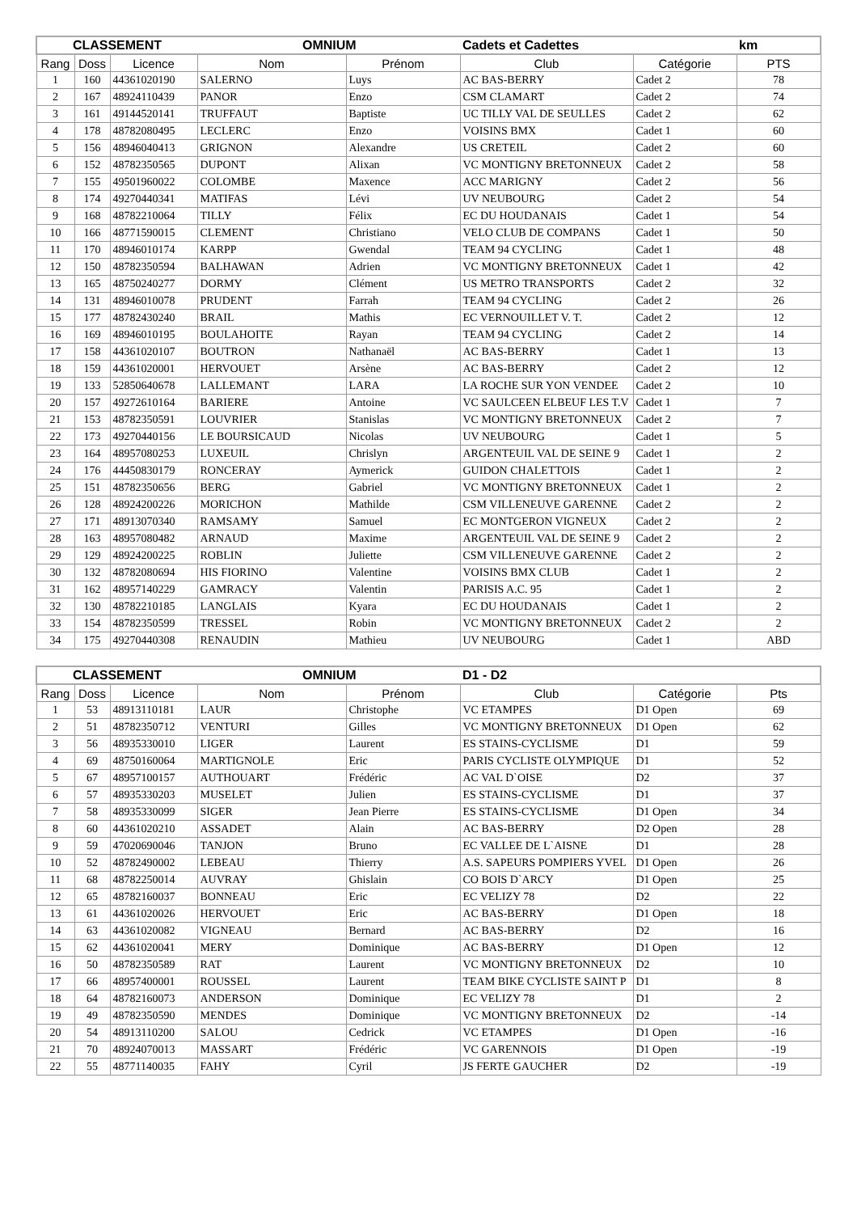| CLASSEMENT | | | OMNIUM | | Cadets et Cadettes | | km |
| Rang | Doss | Licence | Nom | Prénom | Club | Catégorie | PTS |
| 1 | 160 | 44361020190 | SALERNO | Luys | AC BAS-BERRY | Cadet 2 | 78 |
| 2 | 167 | 48924110439 | PANOR | Enzo | CSM CLAMART | Cadet 2 | 74 |
| 3 | 161 | 49144520141 | TRUFFAUT | Baptiste | UC TILLY VAL DE SEULLES | Cadet 2 | 62 |
| 4 | 178 | 48782080495 | LECLERC | Enzo | VOISINS BMX | Cadet 1 | 60 |
| 5 | 156 | 48946040413 | GRIGNON | Alexandre | US CRETEIL | Cadet 2 | 60 |
| 6 | 152 | 48782350565 | DUPONT | Alixan | VC MONTIGNY BRETONNEUX | Cadet 2 | 58 |
| 7 | 155 | 49501960022 | COLOMBE | Maxence | ACC MARIGNY | Cadet 2 | 56 |
| 8 | 174 | 49270440341 | MATIFAS | Lévi | UV NEUBOURG | Cadet 2 | 54 |
| 9 | 168 | 48782210064 | TILLY | Félix | EC DU HOUDANAIS | Cadet 1 | 54 |
| 10 | 166 | 48771590015 | CLEMENT | Christiano | VELO CLUB DE COMPANS | Cadet 1 | 50 |
| 11 | 170 | 48946010174 | KARPP | Gwendal | TEAM 94 CYCLING | Cadet 1 | 48 |
| 12 | 150 | 48782350594 | BALHAWAN | Adrien | VC MONTIGNY BRETONNEUX | Cadet 1 | 42 |
| 13 | 165 | 48750240277 | DORMY | Clément | US METRO TRANSPORTS | Cadet 2 | 32 |
| 14 | 131 | 48946010078 | PRUDENT | Farrah | TEAM 94 CYCLING | Cadet 2 | 26 |
| 15 | 177 | 48782430240 | BRAIL | Mathis | EC VERNOUILLET V. T. | Cadet 2 | 12 |
| 16 | 169 | 48946010195 | BOULAHOITE | Rayan | TEAM 94 CYCLING | Cadet 2 | 14 |
| 17 | 158 | 44361020107 | BOUTRON | Nathanaël | AC BAS-BERRY | Cadet 1 | 13 |
| 18 | 159 | 44361020001 | HERVOUET | Arsène | AC BAS-BERRY | Cadet 2 | 12 |
| 19 | 133 | 52850640678 | LALLEMANT | LARA | LA ROCHE SUR YON VENDEE | Cadet 2 | 10 |
| 20 | 157 | 49272610164 | BARIERE | Antoine | VC SAULCEEN ELBEUF LES T.V | Cadet 1 | 7 |
| 21 | 153 | 48782350591 | LOUVRIER | Stanislas | VC MONTIGNY BRETONNEUX | Cadet 2 | 7 |
| 22 | 173 | 49270440156 | LE BOURSICAUD | Nicolas | UV NEUBOURG | Cadet 1 | 5 |
| 23 | 164 | 48957080253 | LUXEUIL | Chrislyn | ARGENTEUIL VAL DE SEINE 9 | Cadet 1 | 2 |
| 24 | 176 | 44450830179 | RONCERAY | Aymerick | GUIDON CHALETTOIS | Cadet 1 | 2 |
| 25 | 151 | 48782350656 | BERG | Gabriel | VC MONTIGNY BRETONNEUX | Cadet 1 | 2 |
| 26 | 128 | 48924200226 | MORICHON | Mathilde | CSM VILLENEUVE GARENNE | Cadet 2 | 2 |
| 27 | 171 | 48913070340 | RAMSAMY | Samuel | EC MONTGERON VIGNEUX | Cadet 2 | 2 |
| 28 | 163 | 48957080482 | ARNAUD | Maxime | ARGENTEUIL VAL DE SEINE 9 | Cadet 2 | 2 |
| 29 | 129 | 48924200225 | ROBLIN | Juliette | CSM VILLENEUVE GARENNE | Cadet 2 | 2 |
| 30 | 132 | 48782080694 | HIS FIORINO | Valentine | VOISINS BMX CLUB | Cadet 1 | 2 |
| 31 | 162 | 48957140229 | GAMRACY | Valentin | PARISIS A.C. 95 | Cadet 1 | 2 |
| 32 | 130 | 48782210185 | LANGLAIS | Kyara | EC DU HOUDANAIS | Cadet 1 | 2 |
| 33 | 154 | 48782350599 | TRESSEL | Robin | VC MONTIGNY BRETONNEUX | Cadet 2 | 2 |
| 34 | 175 | 49270440308 | RENAUDIN | Mathieu | UV NEUBOURG | Cadet 1 | ABD |
| CLASSEMENT | | | OMNIUM | | D1 - D2 | | |
| Rang | Doss | Licence | Nom | Prénom | Club | Catégorie | Pts |
| 1 | 53 | 48913110181 | LAUR | Christophe | VC ETAMPES | D1 Open | 69 |
| 2 | 51 | 48782350712 | VENTURI | Gilles | VC MONTIGNY BRETONNEUX | D1 Open | 62 |
| 3 | 56 | 48935330010 | LIGER | Laurent | ES STAINS-CYCLISME | D1 | 59 |
| 4 | 69 | 48750160064 | MARTIGNOLE | Eric | PARIS CYCLISTE OLYMPIQUE | D1 | 52 |
| 5 | 67 | 48957100157 | AUTHOUART | Frédéric | AC VAL D`OISE | D2 | 37 |
| 6 | 57 | 48935330203 | MUSELET | Julien | ES STAINS-CYCLISME | D1 | 37 |
| 7 | 58 | 48935330099 | SIGER | Jean Pierre | ES STAINS-CYCLISME | D1 Open | 34 |
| 8 | 60 | 44361020210 | ASSADET | Alain | AC BAS-BERRY | D2 Open | 28 |
| 9 | 59 | 47020690046 | TANJON | Bruno | EC VALLEE DE L`AISNE | D1 | 28 |
| 10 | 52 | 48782490002 | LEBEAU | Thierry | A.S. SAPEURS POMPIERS YVEL | D1 Open | 26 |
| 11 | 68 | 48782250014 | AUVRAY | Ghislain | CO BOIS D`ARCY | D1 Open | 25 |
| 12 | 65 | 48782160037 | BONNEAU | Eric | EC VELIZY 78 | D2 | 22 |
| 13 | 61 | 44361020026 | HERVOUET | Eric | AC BAS-BERRY | D1 Open | 18 |
| 14 | 63 | 44361020082 | VIGNEAU | Bernard | AC BAS-BERRY | D2 | 16 |
| 15 | 62 | 44361020041 | MERY | Dominique | AC BAS-BERRY | D1 Open | 12 |
| 16 | 50 | 48782350589 | RAT | Laurent | VC MONTIGNY BRETONNEUX | D2 | 10 |
| 17 | 66 | 48957400001 | ROUSSEL | Laurent | TEAM BIKE CYCLISTE SAINT P | D1 | 8 |
| 18 | 64 | 48782160073 | ANDERSON | Dominique | EC VELIZY 78 | D1 | 2 |
| 19 | 49 | 48782350590 | MENDES | Dominique | VC MONTIGNY BRETONNEUX | D2 | -14 |
| 20 | 54 | 48913110200 | SALOU | Cedrick | VC ETAMPES | D1 Open | -16 |
| 21 | 70 | 48924070013 | MASSART | Frédéric | VC GARENNOIS | D1 Open | -19 |
| 22 | 55 | 48771140035 | FAHY | Cyril | JS FERTE GAUCHER | D2 | -19 |